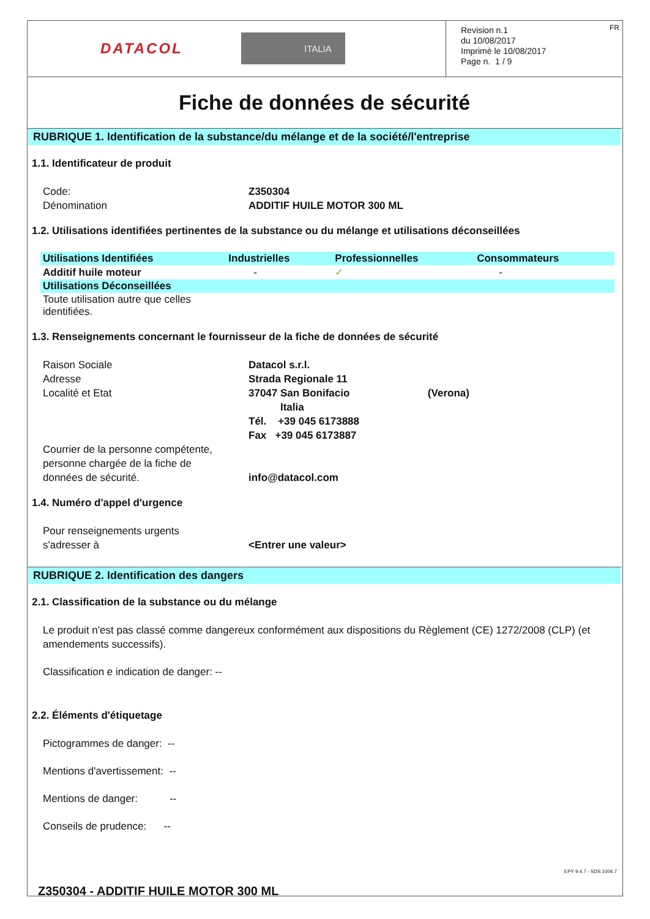DATACOL
ITALIA
Revision n.1
du 10/08/2017
Imprimè le 10/08/2017
Page n. 1 / 9
FR
Fiche de données de sécurité
RUBRIQUE 1. Identification de la substance/du mélange et de la société/l'entreprise
1.1. Identificateur de produit
Code: Z350304
Dénomination ADDITIF HUILE MOTOR 300 ML
1.2. Utilisations identifiées pertinentes de la substance ou du mélange et utilisations déconseillées
| Utilisations Identifiées | Industrielles | Professionnelles | Consommateurs |
| --- | --- | --- | --- |
| Additif huile moteur | - | ✓ | - |
| Utilisations Déconseillées | | | |
| Toute utilisation autre que celles identifiées. | | | |
1.3. Renseignements concernant le fournisseur de la fiche de données de sécurité
Raison Sociale Datacol s.r.l.
Adresse Strada Regionale 11
Localité et Etat 37047 San Bonifacio (Verona)
Italia
Tél. +39 045 6173888
Fax +39 045 6173887
Courrier de la personne compétente,
personne chargée de la fiche de
données de sécurité.
info@datacol.com
1.4. Numéro d'appel d'urgence
Pour renseignements urgents
s'adresser à
<Entrer une valeur>
RUBRIQUE 2. Identification des dangers
2.1. Classification de la substance ou du mélange
Le produit n'est pas classé comme dangereux conformément aux dispositions du Règlement (CE) 1272/2008 (CLP) (et amendements successifs).
Classification e indication de danger: --
2.2. Éléments d'étiquetage
Pictogrammes de danger: --
Mentions d'avertissement: --
Mentions de danger: --
Conseils de prudence: --
EPY 9.4.7 - SDS 1004.7
Z350304 - ADDITIF HUILE MOTOR 300 ML